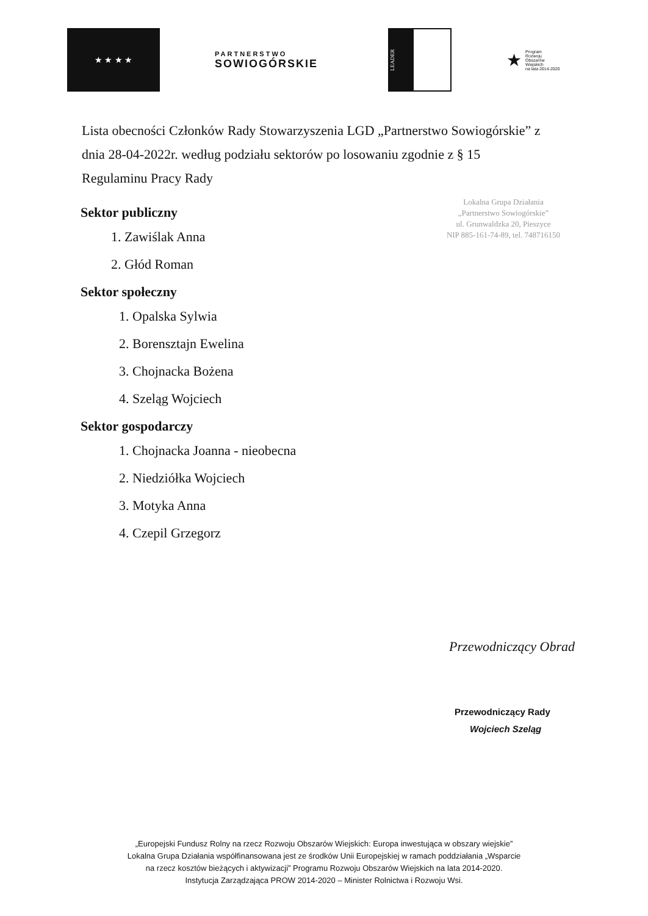★ ★ ★ ★
PARTNERSTWO
SOWIOGÓRSKIE
LEADER
★
Program
Rozwoju
Obszarów
Wiejskich
na lata 2014-2020
Lista obecności Członków Rady Stowarzyszenia LGD „Partnerstwo Sowiogórskie” z dnia 28-04-2022r. według podziału sektorów po losowaniu zgodnie z § 15 Regulaminu Pracy Rady
Lokalna Grupa Działania
„Partnerstwo Sowiogórskie”
ul. Grunwaldzka 20, Pieszyce
NIP 885-161-74-89, tel. 748716150
Sektor publiczny
1. Zawiślak Anna
2. Głód Roman
Sektor społeczny
1. Opalska Sylwia
2. Borensztajn Ewelina
3. Chojnacka Bożena
4. Szeląg Wojciech
Sektor gospodarczy
1. Chojnacka Joanna - nieobecna
2. Niedziółka Wojciech
3. Motyka Anna
4. Czepil Grzegorz
Przewodniczący Obrad
Przewodniczący Rady
Wojciech Szeląg
„Europejski Fundusz Rolny na rzecz Rozwoju Obszarów Wiejskich: Europa inwestująca w obszary wiejskie”
Lokalna Grupa Działania współfinansowana jest ze środków Unii Europejskiej w ramach poddziałania „Wsparcie
na rzecz kosztów bieżących i aktywizacji” Programu Rozwoju Obszarów Wiejskich na lata 2014-2020.
Instytucja Zarządzająca PROW 2014-2020 – Minister Rolnictwa i Rozwoju Wsi.